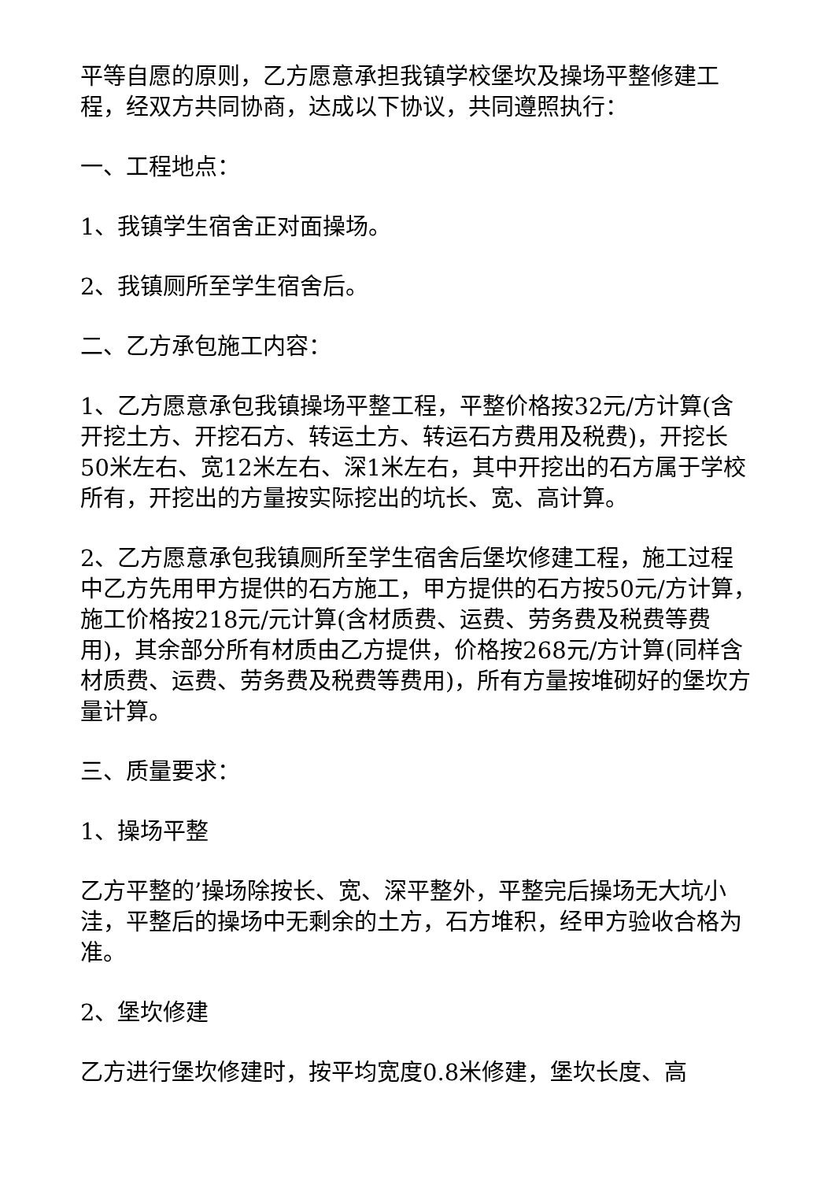平等自愿的原则，乙方愿意承担我镇学校堡坎及操场平整修建工程，经双方共同协商，达成以下协议，共同遵照执行：
一、工程地点：
1、我镇学生宿舍正对面操场。
2、我镇厕所至学生宿舍后。
二、乙方承包施工内容：
1、乙方愿意承包我镇操场平整工程，平整价格按32元/方计算(含开挖土方、开挖石方、转运土方、转运石方费用及税费)，开挖长50米左右、宽12米左右、深1米左右，其中开挖出的石方属于学校所有，开挖出的方量按实际挖出的坑长、宽、高计算。
2、乙方愿意承包我镇厕所至学生宿舍后堡坎修建工程，施工过程中乙方先用甲方提供的石方施工，甲方提供的石方按50元/方计算，施工价格按218元/元计算(含材质费、运费、劳务费及税费等费用)，其余部分所有材质由乙方提供，价格按268元/方计算(同样含材质费、运费、劳务费及税费等费用)，所有方量按堆砌好的堡坎方量计算。
三、质量要求：
1、操场平整
乙方平整的’操场除按长、宽、深平整外，平整完后操场无大坑小洼，平整后的操场中无剩余的土方，石方堆积，经甲方验收合格为准。
2、堡坎修建
乙方进行堡坎修建时，按平均宽度0.8米修建，堡坎长度、高